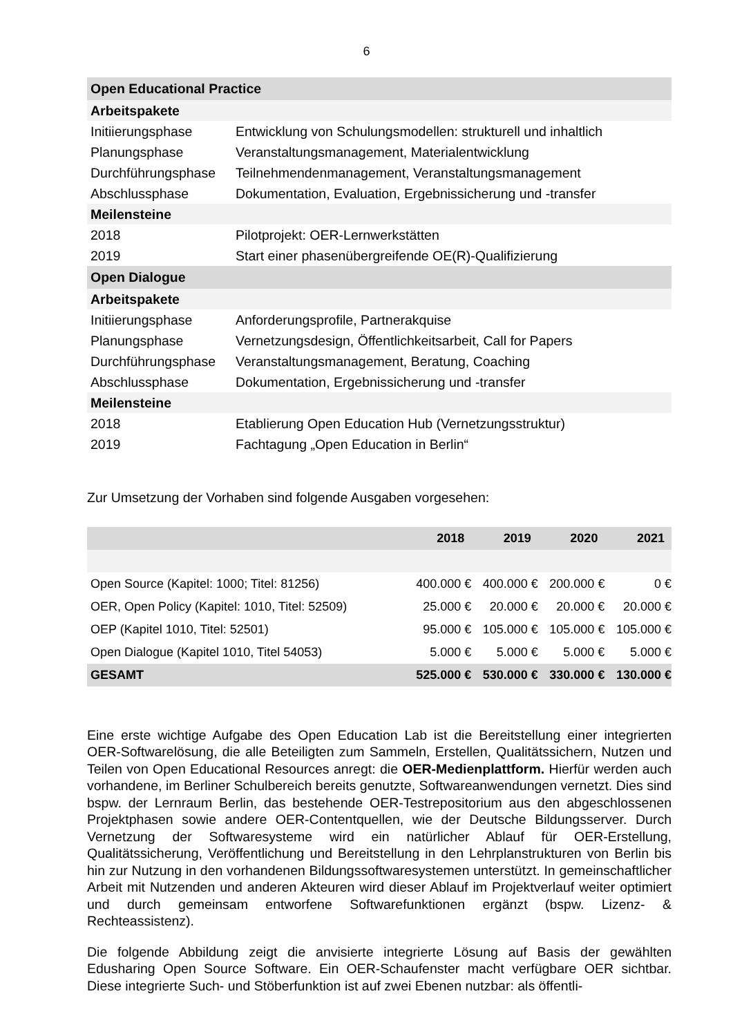6
| Open Educational Practice | |
| Arbeitspakete | |
| Initiierungsphase | Entwicklung von Schulungsmodellen: strukturell und inhaltlich |
| Planungsphase | Veranstaltungsmanagement, Materialentwicklung |
| Durchführungsphase | Teilnehmendenmanagement, Veranstaltungsmanagement |
| Abschlussphase | Dokumentation, Evaluation, Ergebnissicherung und -transfer |
| Meilensteine | |
| 2018 | Pilotprojekt: OER-Lernwerkstätten |
| 2019 | Start einer phasenübergreifende OE(R)-Qualifizierung |
| Open Dialogue | |
| Arbeitspakete | |
| Initiierungsphase | Anforderungsprofile, Partnerakquise |
| Planungsphase | Vernetzungsdesign, Öffentlichkeitsarbeit, Call for Papers |
| Durchführungsphase | Veranstaltungsmanagement, Beratung, Coaching |
| Abschlussphase | Dokumentation, Ergebnissicherung und -transfer |
| Meilensteine | |
| 2018 | Etablierung Open Education Hub (Vernetzungsstruktur) |
| 2019 | Fachtagung „Open Education in Berlin“ |
Zur Umsetzung der Vorhaben sind folgende Ausgaben vorgesehen:
| | 2018 | 2019 | 2020 | 2021 |
| --- | --- | --- | --- | --- |
| Open Source (Kapitel: 1000; Titel: 81256) | 400.000 € | 400.000 € | 200.000 € | 0 € |
| OER, Open Policy (Kapitel: 1010, Titel: 52509) | 25.000 € | 20.000 € | 20.000 € | 20.000 € |
| OEP (Kapitel 1010, Titel: 52501) | 95.000 € | 105.000 € | 105.000 € | 105.000 € |
| Open Dialogue (Kapitel 1010, Titel 54053) | 5.000 € | 5.000 € | 5.000 € | 5.000 € |
| GESAMT | 525.000 € | 530.000 € | 330.000 € | 130.000 € |
Eine erste wichtige Aufgabe des Open Education Lab ist die Bereitstellung einer integrierten OER-Softwarelösung, die alle Beteiligten zum Sammeln, Erstellen, Qualitätssichern, Nutzen und Teilen von Open Educational Resources anregt: die OER-Medienplattform. Hierfür werden auch vorhandene, im Berliner Schulbereich bereits genutzte, Softwareanwendungen vernetzt. Dies sind bspw. der Lernraum Berlin, das bestehende OER-Testrepositorium aus den abgeschlossenen Projektphasen sowie andere OER-Contentquellen, wie der Deutsche Bildungsserver. Durch Vernetzung der Softwaresysteme wird ein natürlicher Ablauf für OER-Erstellung, Qualitätssicherung, Veröffentlichung und Bereitstellung in den Lehrplanstrukturen von Berlin bis hin zur Nutzung in den vorhandenen Bildungssoftwaresystemen unterstützt. In gemeinschaftlicher Arbeit mit Nutzenden und anderen Akteuren wird dieser Ablauf im Projektverlauf weiter optimiert und durch gemeinsam entworfene Softwarefunktionen ergänzt (bspw. Lizenz- & Rechteassistenz).
Die folgende Abbildung zeigt die anvisierte integrierte Lösung auf Basis der gewählten Edusharing Open Source Software. Ein OER-Schaufenster macht verfügbare OER sichtbar. Diese integrierte Such- und Stöberfunktion ist auf zwei Ebenen nutzbar: als öffentli-